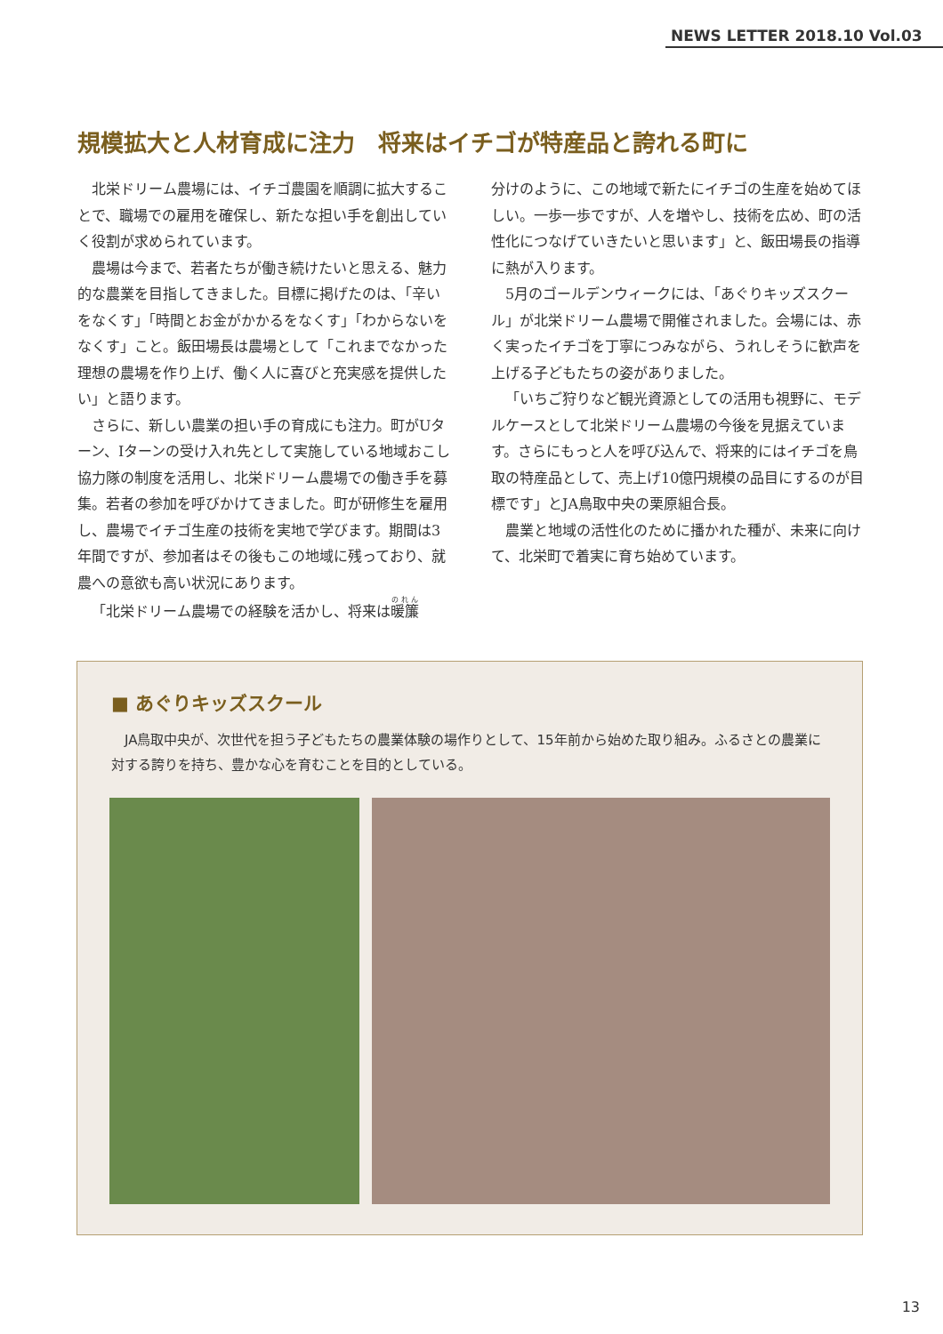NEWS LETTER 2018.10 Vol.03
規模拡大と人材育成に注力　将来はイチゴが特産品と誇れる町に
北栄ドリーム農場には、イチゴ農園を順調に拡大することで、職場での雇用を確保し、新たな担い手を創出していく役割が求められています。
農場は今まで、若者たちが働き続けたいと思える、魅力的な農業を目指してきました。目標に掲げたのは、「辛いをなくす」「時間とお金がかかるをなくす」「わからないをなくす」こと。飯田場長は農場として「これまでなかった理想の農場を作り上げ、働く人に喜びと充実感を提供したい」と語ります。
さらに、新しい農業の担い手の育成にも注力。町がUターン、Iターンの受け入れ先として実施している地域おこし協力隊の制度を活用し、北栄ドリーム農場での働き手を募集。若者の参加を呼びかけてきました。町が研修生を雇用し、農場でイチゴ生産の技術を実地で学びます。期間は3年間ですが、参加者はその後もこの地域に残っており、就農への意欲も高い状況にあります。
「北栄ドリーム農場での経験を活かし、将来は暖簾
分けのように、この地域で新たにイチゴの生産を始めてほしい。一歩一歩ですが、人を増やし、技術を広め、町の活性化につなげていきたいと思います」と、飯田場長の指導に熱が入ります。
5月のゴールデンウィークには、「あぐりキッズスクール」が北栄ドリーム農場で開催されました。会場には、赤く実ったイチゴを丁寧につみながら、うれしそうに歓声を上げる子どもたちの姿がありました。
「いちご狩りなど観光資源としての活用も視野に、モデルケースとして北栄ドリーム農場の今後を見据えています。さらにもっと人を呼び込んで、将来的にはイチゴを鳥取の特産品として、売上げ10億円規模の品目にするのが目標です」とJA鳥取中央の栗原組合長。
農業と地域の活性化のために播かれた種が、未来に向けて、北栄町で着実に育ち始めています。
■ あぐりキッズスクール
JA鳥取中央が、次世代を担う子どもたちの農業体験の場作りとして、15年前から始めた取り組み。ふるさとの農業に対する誇りを持ち、豊かな心を育むことを目的としている。
13